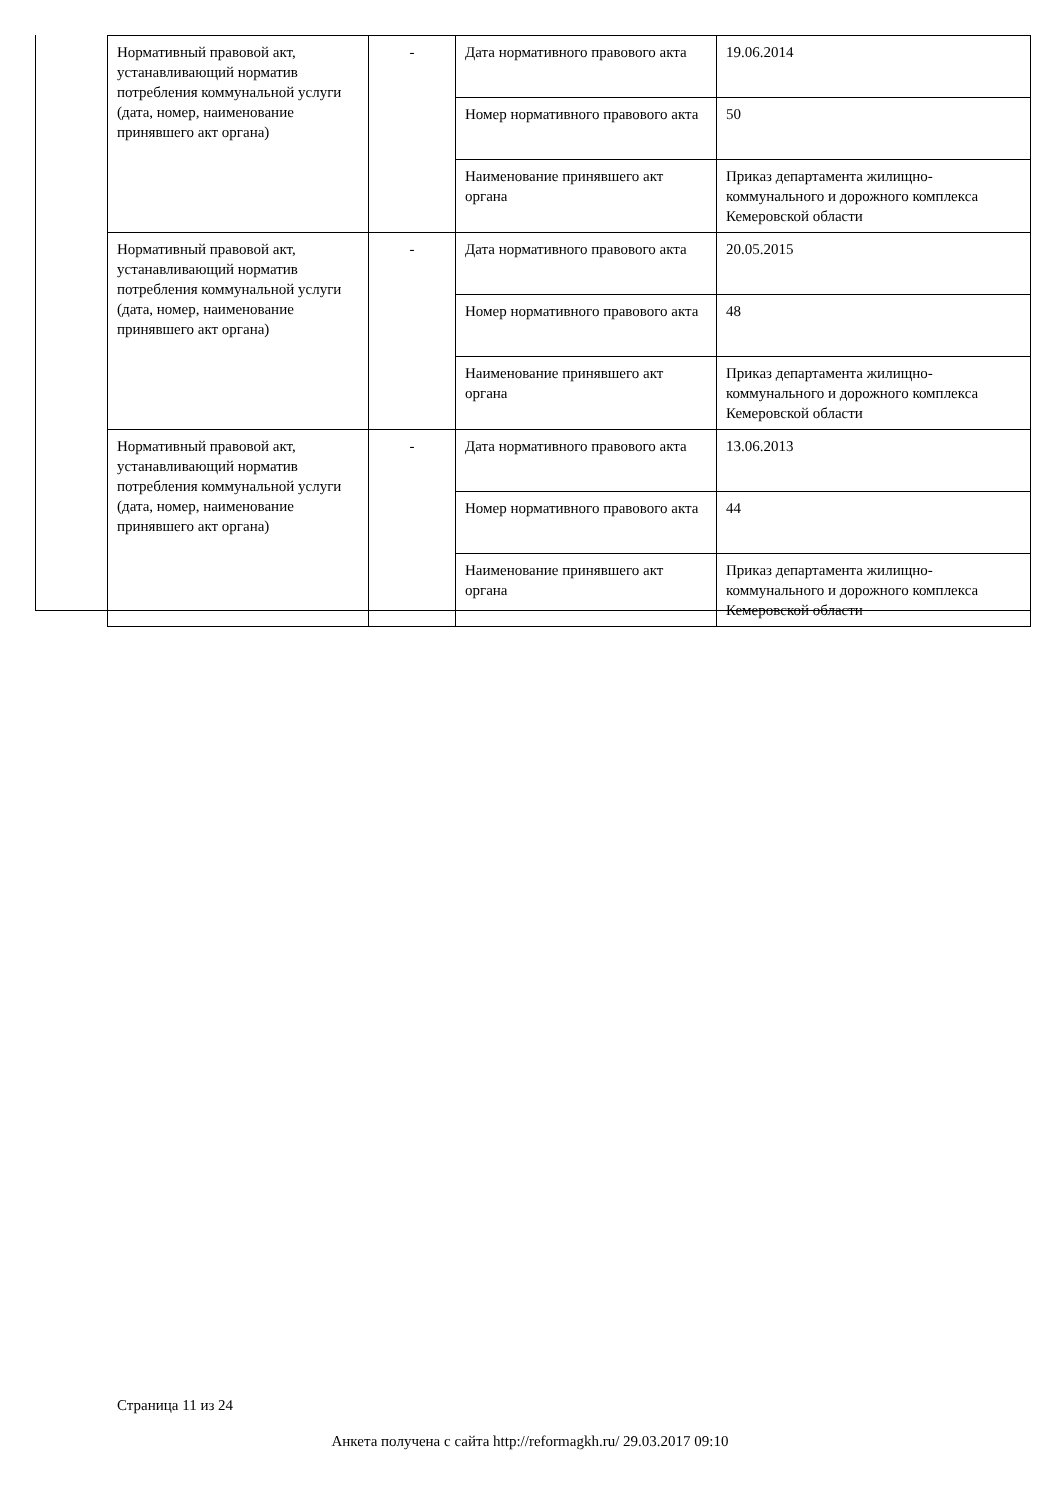| Нормативный правовой акт, устанавливающий норматив потребления коммунальной услуги (дата, номер, наименование принявшего акт органа) | - | Дата нормативного правового акта | 19.06.2014 |
| | | Номер нормативного правового акта | 50 |
| | | Наименование принявшего акт органа | Приказ департамента жилищно-коммунального и дорожного комплекса Кемеровской области |
| Нормативный правовой акт, устанавливающий норматив потребления коммунальной услуги (дата, номер, наименование принявшего акт органа) | - | Дата нормативного правового акта | 20.05.2015 |
| | | Номер нормативного правового акта | 48 |
| | | Наименование принявшего акт органа | Приказ департамента жилищно-коммунального и дорожного комплекса Кемеровской области |
| Нормативный правовой акт, устанавливающий норматив потребления коммунальной услуги (дата, номер, наименование принявшего акт органа) | - | Дата нормативного правового акта | 13.06.2013 |
| | | Номер нормативного правового акта | 44 |
| | | Наименование принявшего акт органа | Приказ департамента жилищно-коммунального и дорожного комплекса Кемеровской области |
Страница 11 из 24
Анкета получена с сайта http://reformagkh.ru/ 29.03.2017 09:10